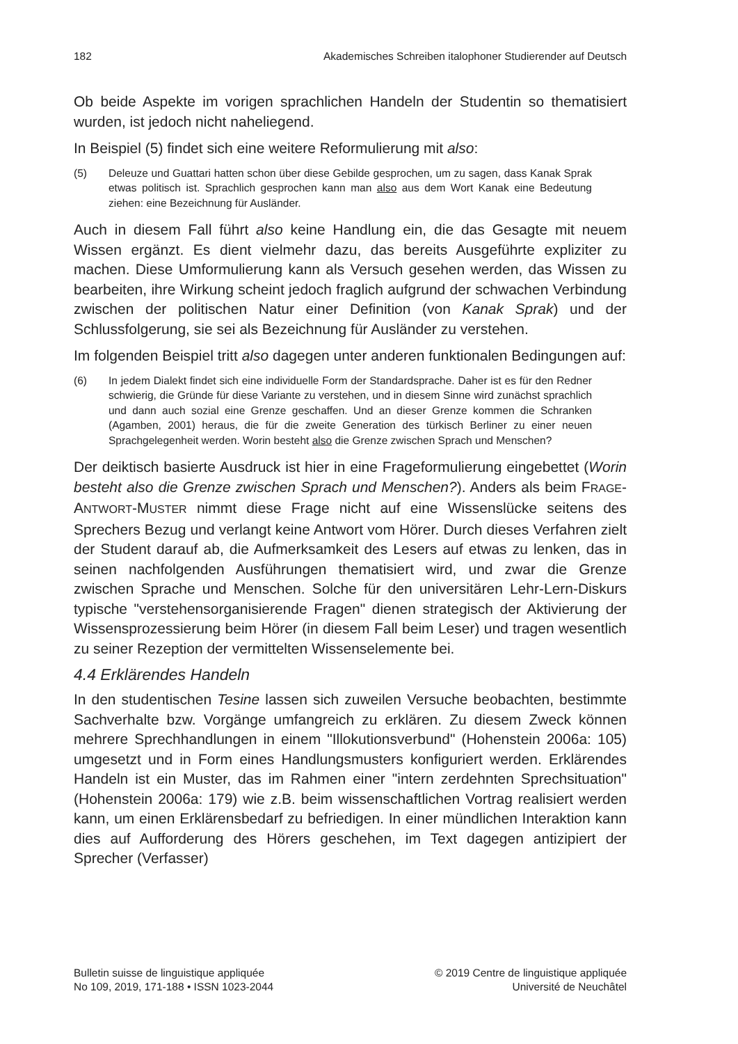182 Akademisches Schreiben italophoner Studierender auf Deutsch
Ob beide Aspekte im vorigen sprachlichen Handeln der Studentin so thematisiert wurden, ist jedoch nicht naheliegend.
In Beispiel (5) findet sich eine weitere Reformulierung mit also:
(5) Deleuze und Guattari hatten schon über diese Gebilde gesprochen, um zu sagen, dass Kanak Sprak etwas politisch ist. Sprachlich gesprochen kann man also aus dem Wort Kanak eine Bedeutung ziehen: eine Bezeichnung für Ausländer.
Auch in diesem Fall führt also keine Handlung ein, die das Gesagte mit neuem Wissen ergänzt. Es dient vielmehr dazu, das bereits Ausgeführte expliziter zu machen. Diese Umformulierung kann als Versuch gesehen werden, das Wissen zu bearbeiten, ihre Wirkung scheint jedoch fraglich aufgrund der schwachen Verbindung zwischen der politischen Natur einer Definition (von Kanak Sprak) und der Schlussfolgerung, sie sei als Bezeichnung für Ausländer zu verstehen.
Im folgenden Beispiel tritt also dagegen unter anderen funktionalen Bedingungen auf:
(6) In jedem Dialekt findet sich eine individuelle Form der Standardsprache. Daher ist es für den Redner schwierig, die Gründe für diese Variante zu verstehen, und in diesem Sinne wird zunächst sprachlich und dann auch sozial eine Grenze geschaffen. Und an dieser Grenze kommen die Schranken (Agamben, 2001) heraus, die für die zweite Generation des türkisch Berliner zu einer neuen Sprachgelegenheit werden. Worin besteht also die Grenze zwischen Sprach und Menschen?
Der deiktisch basierte Ausdruck ist hier in eine Frageformulierung eingebettet (Worin besteht also die Grenze zwischen Sprach und Menschen?). Anders als beim FRAGE-ANTWORT-MUSTER nimmt diese Frage nicht auf eine Wissenslücke seitens des Sprechers Bezug und verlangt keine Antwort vom Hörer. Durch dieses Verfahren zielt der Student darauf ab, die Aufmerksamkeit des Lesers auf etwas zu lenken, das in seinen nachfolgenden Ausführungen thematisiert wird, und zwar die Grenze zwischen Sprache und Menschen. Solche für den universitären Lehr-Lern-Diskurs typische "verstehensorganisierende Fragen" dienen strategisch der Aktivierung der Wissensprozessierung beim Hörer (in diesem Fall beim Leser) und tragen wesentlich zu seiner Rezeption der vermittelten Wissenselemente bei.
4.4 Erklärendes Handeln
In den studentischen Tesine lassen sich zuweilen Versuche beobachten, bestimmte Sachverhalte bzw. Vorgänge umfangreich zu erklären. Zu diesem Zweck können mehrere Sprechhandlungen in einem "Illokutionsverbund" (Hohenstein 2006a: 105) umgesetzt und in Form eines Handlungsmusters konfiguriert werden. Erklärendes Handeln ist ein Muster, das im Rahmen einer "intern zerdehnten Sprechsituation" (Hohenstein 2006a: 179) wie z.B. beim wissenschaftlichen Vortrag realisiert werden kann, um einen Erklärensbedarf zu befriedigen. In einer mündlichen Interaktion kann dies auf Aufforderung des Hörers geschehen, im Text dagegen antizipiert der Sprecher (Verfasser)
Bulletin suisse de linguistique appliquée
No 109, 2019, 171-188 • ISSN 1023-2044
© 2019 Centre de linguistique appliquée
Université de Neuchâtel